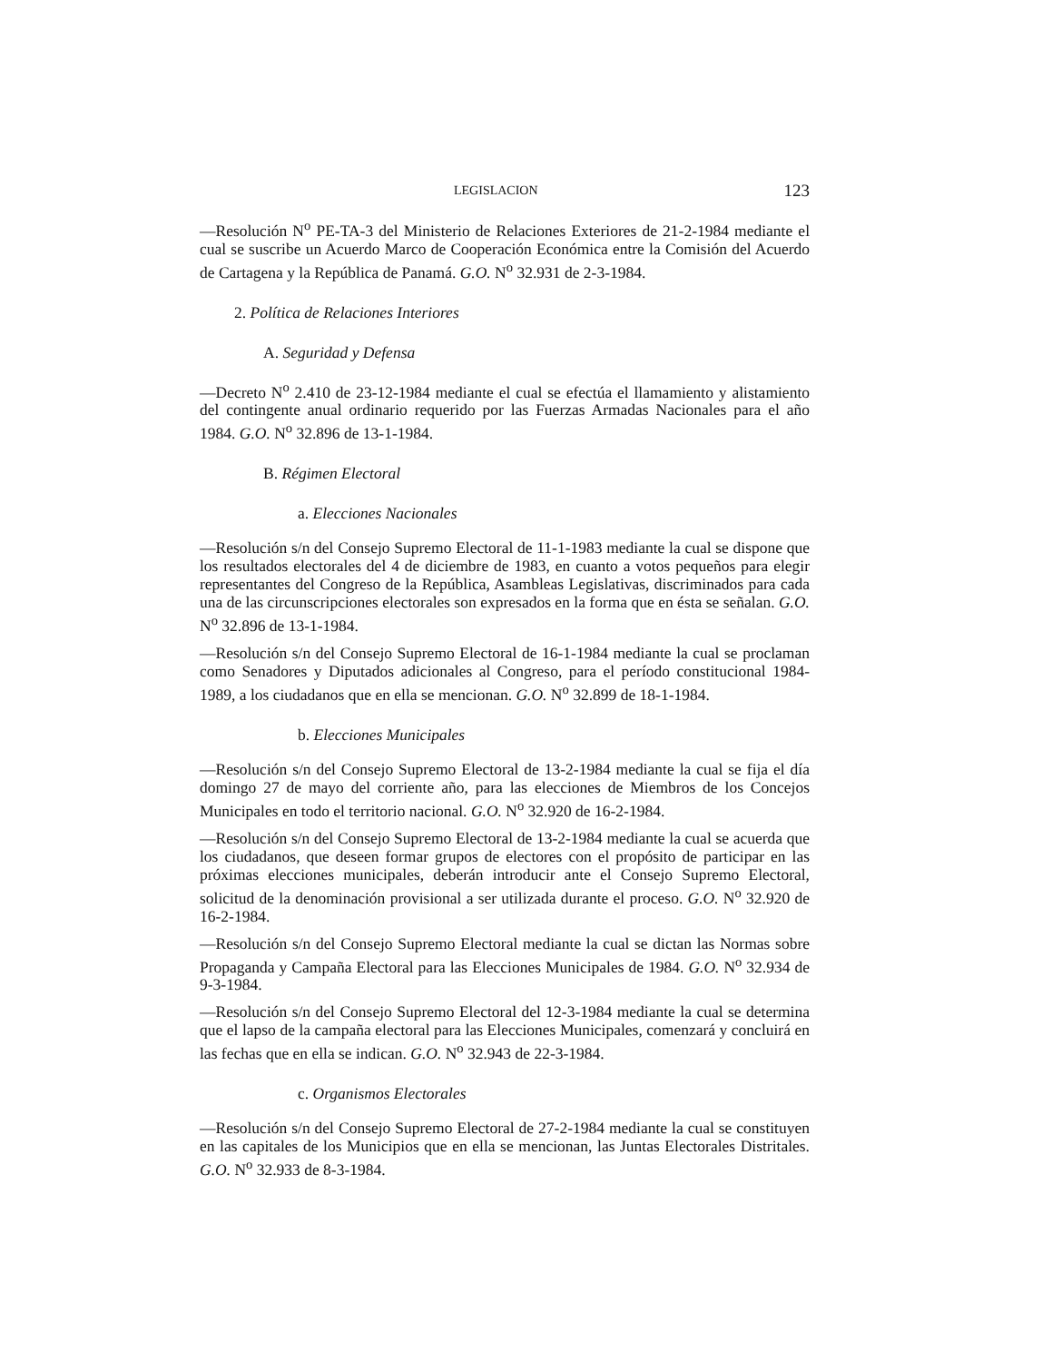LEGISLACION 123
—Resolución N<sup>o</sup> PE-TA-3 del Ministerio de Relaciones Exteriores de 21-2-1984 mediante el cual se suscribe un Acuerdo Marco de Cooperación Económica entre la Comisión del Acuerdo de Cartagena y la República de Panamá. G.O. N<sup>o</sup> 32.931 de 2-3-1984.
2. Política de Relaciones Interiores
A. Seguridad y Defensa
—Decreto N<sup>o</sup> 2.410 de 23-12-1984 mediante el cual se efectúa el llamamiento y alistamiento del contingente anual ordinario requerido por las Fuerzas Armadas Nacionales para el año 1984. G.O. N<sup>o</sup> 32.896 de 13-1-1984.
B. Régimen Electoral
a. Elecciones Nacionales
—Resolución s/n del Consejo Supremo Electoral de 11-1-1983 mediante la cual se dispone que los resultados electorales del 4 de diciembre de 1983, en cuanto a votos pequeños para elegir representantes del Congreso de la República, Asambleas Legislativas, discriminados para cada una de las circunscripciones electorales son expresados en la forma que en ésta se señalan. G.O. N<sup>o</sup> 32.896 de 13-1-1984.
—Resolución s/n del Consejo Supremo Electoral de 16-1-1984 mediante la cual se proclaman como Senadores y Diputados adicionales al Congreso, para el período constitucional 1984-1989, a los ciudadanos que en ella se mencionan. G.O. N<sup>o</sup> 32.899 de 18-1-1984.
b. Elecciones Municipales
—Resolución s/n del Consejo Supremo Electoral de 13-2-1984 mediante la cual se fija el día domingo 27 de mayo del corriente año, para las elecciones de Miembros de los Concejos Municipales en todo el territorio nacional. G.O. N<sup>o</sup> 32.920 de 16-2-1984.
—Resolución s/n del Consejo Supremo Electoral de 13-2-1984 mediante la cual se acuerda que los ciudadanos, que deseen formar grupos de electores con el propósito de participar en las próximas elecciones municipales, deberán introducir ante el Consejo Supremo Electoral, solicitud de la denominación provisional a ser utilizada durante el proceso. G.O. N<sup>o</sup> 32.920 de 16-2-1984.
—Resolución s/n del Consejo Supremo Electoral mediante la cual se dictan las Normas sobre Propaganda y Campaña Electoral para las Elecciones Municipales de 1984. G.O. N<sup>o</sup> 32.934 de 9-3-1984.
—Resolución s/n del Consejo Supremo Electoral del 12-3-1984 mediante la cual se determina que el lapso de la campaña electoral para las Elecciones Municipales, comenzará y concluirá en las fechas que en ella se indican. G.O. N<sup>o</sup> 32.943 de 22-3-1984.
c. Organismos Electorales
—Resolución s/n del Consejo Supremo Electoral de 27-2-1984 mediante la cual se constituyen en las capitales de los Municipios que en ella se mencionan, las Juntas Electorales Distritales. G.O. N<sup>o</sup> 32.933 de 8-3-1984.